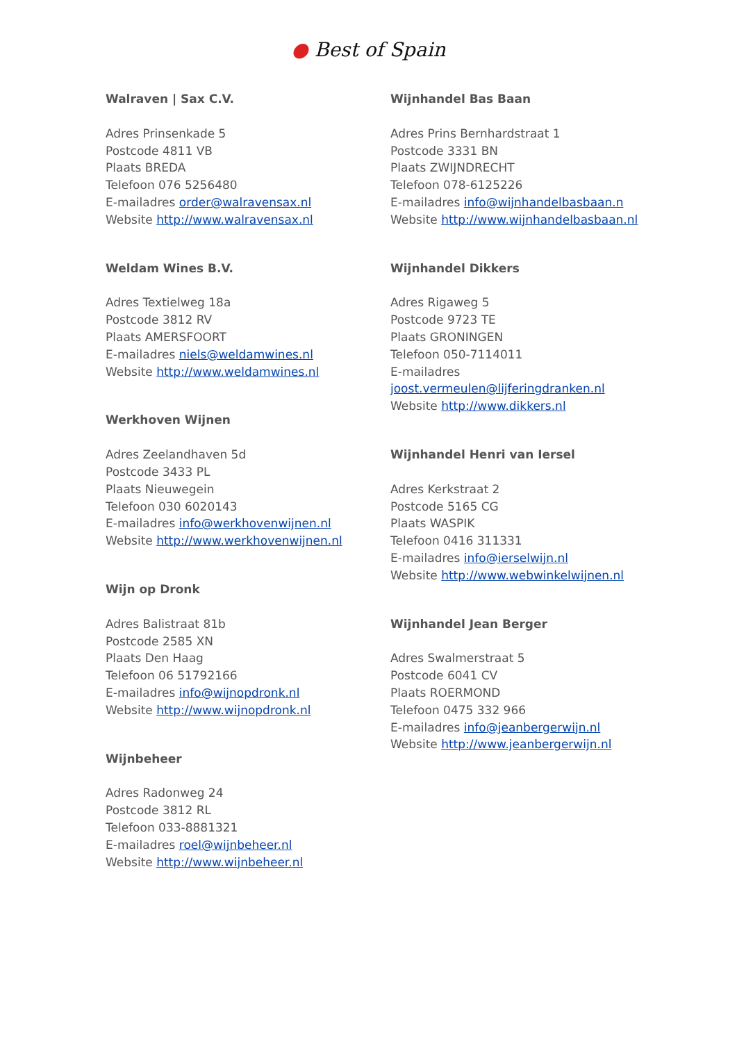● Best of Spain
Walraven | Sax C.V.
Adres Prinsenkade 5
Postcode 4811 VB
Plaats BREDA
Telefoon 076 5256480
E-mailadres order@walravensax.nl
Website http://www.walravensax.nl
Weldam Wines B.V.
Adres Textielweg 18a
Postcode 3812 RV
Plaats AMERSFOORT
E-mailadres niels@weldamwines.nl
Website http://www.weldamwines.nl
Werkhoven Wijnen
Adres Zeelandhaven 5d
Postcode 3433 PL
Plaats Nieuwegein
Telefoon 030 6020143
E-mailadres info@werkhovenwijnen.nl
Website http://www.werkhovenwijnen.nl
Wijn op Dronk
Adres Balistraat 81b
Postcode 2585 XN
Plaats Den Haag
Telefoon 06 51792166
E-mailadres info@wijnopdronk.nl
Website http://www.wijnopdronk.nl
Wijnbeheer
Adres Radonweg 24
Postcode 3812 RL
Telefoon 033-8881321
E-mailadres roel@wijnbeheer.nl
Website http://www.wijnbeheer.nl
Wijnhandel Bas Baan
Adres Prins Bernhardstraat 1
Postcode 3331 BN
Plaats ZWIJNDRECHT
Telefoon 078-6125226
E-mailadres info@wijnhandelbasbaan.n
Website http://www.wijnhandelbasbaan.nl
Wijnhandel Dikkers
Adres Rigaweg 5
Postcode 9723 TE
Plaats GRONINGEN
Telefoon 050-7114011
E-mailadres
joost.vermeulen@lijferingdranken.nl
Website http://www.dikkers.nl
Wijnhandel Henri van Iersel
Adres Kerkstraat 2
Postcode 5165 CG
Plaats WASPIK
Telefoon 0416 311331
E-mailadres info@ierselwijn.nl
Website http://www.webwinkelwijnen.nl
Wijnhandel Jean Berger
Adres Swalmerstraat 5
Postcode 6041 CV
Plaats ROERMOND
Telefoon 0475 332 966
E-mailadres info@jeanbergerwijn.nl
Website http://www.jeanbergerwijn.nl